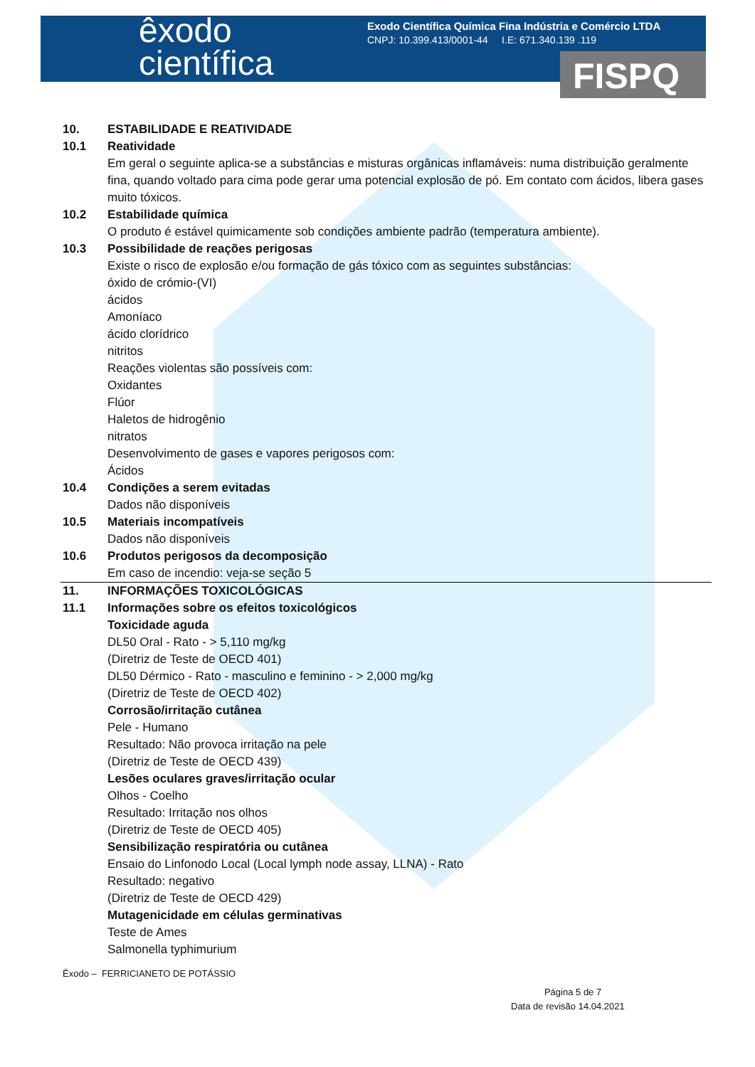êxodo
científica
Exodo Científica Química Fina Indústria e Comércio LTDA
CNPJ: 10.399.413/0001-44 I.E: 671.340.139 .119
FISPQ
10. ESTABILIDADE E REATIVIDADE
10.1 Reatividade
Em geral o seguinte aplica-se a substâncias e misturas orgânicas inflamáveis: numa distribuição geralmente fina, quando voltado para cima pode gerar uma potencial explosão de pó. Em contato com ácidos, libera gases muito tóxicos.
10.2 Estabilidade química
O produto é estável quimicamente sob condições ambiente padrão (temperatura ambiente).
10.3 Possibilidade de reações perigosas
Existe o risco de explosão e/ou formação de gás tóxico com as seguintes substâncias:
óxido de crómio-(VI)
ácidos
Amoníaco
ácido clorídrico
nitritos
Reações violentas são possíveis com:
Oxidantes
Flúor
Haletos de hidrogênio
nitratos
Desenvolvimento de gases e vapores perigosos com:
Ácidos
10.4 Condições a serem evitadas
Dados não disponíveis
10.5 Materiais incompatíveis
Dados não disponíveis
10.6 Produtos perigosos da decomposição
Em caso de incendio: veja-se seção 5
11. INFORMAÇÕES TOXICOLÓGICAS
11.1 Informações sobre os efeitos toxicológicos
Toxicidade aguda
DL50 Oral - Rato - > 5,110 mg/kg
(Diretriz de Teste de OECD 401)
DL50 Dérmico - Rato - masculino e feminino - > 2,000 mg/kg
(Diretriz de Teste de OECD 402)
Corrosão/irritação cutânea
Pele - Humano
Resultado: Não provoca irritação na pele
(Diretriz de Teste de OECD 439)
Lesões oculares graves/irritação ocular
Olhos - Coelho
Resultado: Irritação nos olhos
(Diretriz de Teste de OECD 405)
Sensibilização respiratória ou cutânea
Ensaio do Linfonodo Local (Local lymph node assay, LLNA) - Rato
Resultado: negativo
(Diretriz de Teste de OECD 429)
Mutagenicidade em células germinativas
Teste de Ames
Salmonella typhimurium
Êxodo – FERRICIANETO DE POTÁSSIO
Página 5 de 7
Data de revisão 14.04.2021